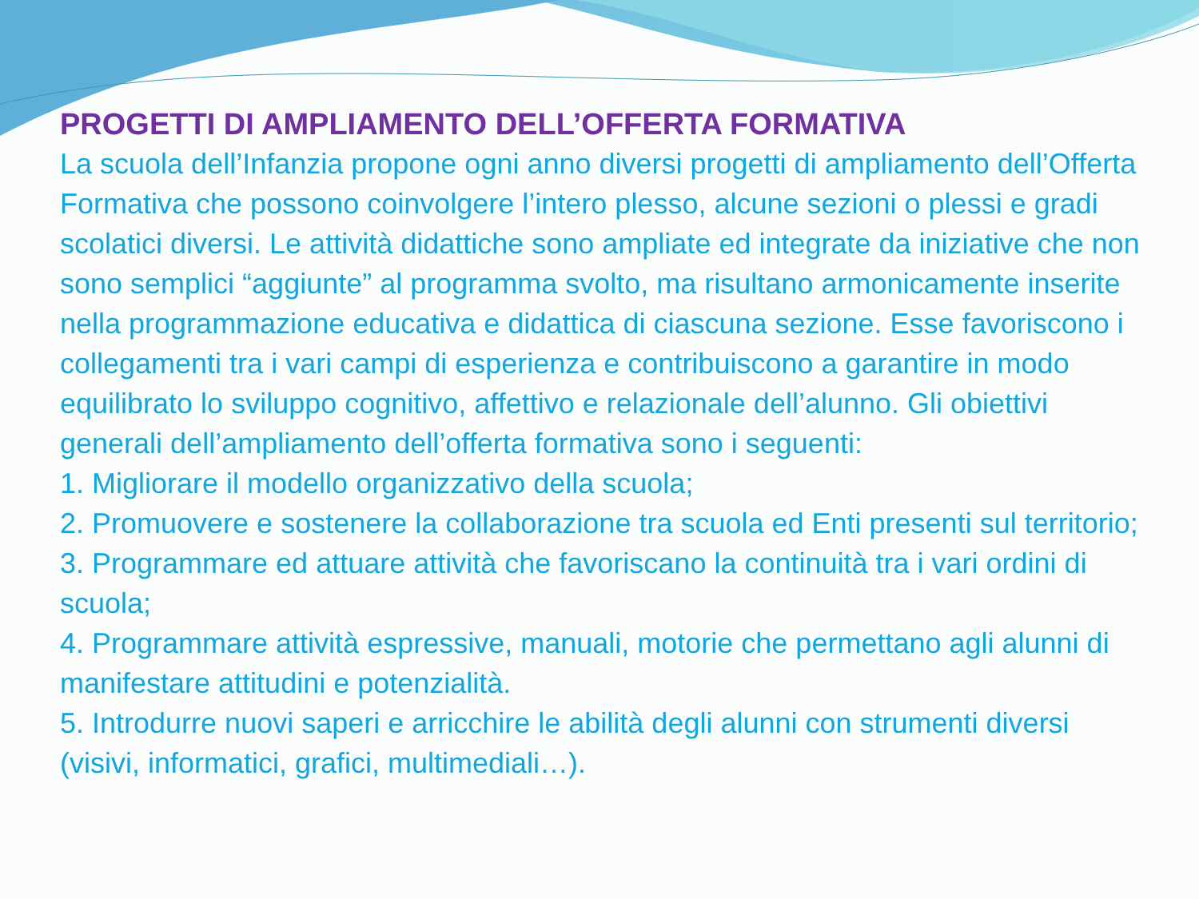PROGETTI DI AMPLIAMENTO DELL’OFFERTA FORMATIVA
La scuola dell’Infanzia propone ogni anno diversi progetti di ampliamento dell’Offerta Formativa che possono coinvolgere l’intero plesso, alcune sezioni o plessi e gradi scolatici diversi. Le attività didattiche sono ampliate ed integrate da iniziative che non sono semplici “aggiunte” al programma svolto, ma risultano armonicamente inserite nella programmazione educativa e didattica di ciascuna sezione. Esse favoriscono i collegamenti tra i vari campi di esperienza e contribuiscono a garantire in modo equilibrato lo sviluppo cognitivo, affettivo e relazionale dell’alunno. Gli obiettivi generali dell’ampliamento dell’offerta formativa sono i seguenti:
1. Migliorare il modello organizzativo della scuola;
2. Promuovere e sostenere la collaborazione tra scuola ed Enti presenti sul territorio;
3. Programmare ed attuare attività che favoriscano la continuità tra i vari ordini di scuola;
4. Programmare attività espressive, manuali, motorie che permettano agli alunni di manifestare attitudini e potenzialità.
5. Introdurre nuovi saperi e arricchire le abilità degli alunni con strumenti diversi (visivi, informatici, grafici, multimediali…).